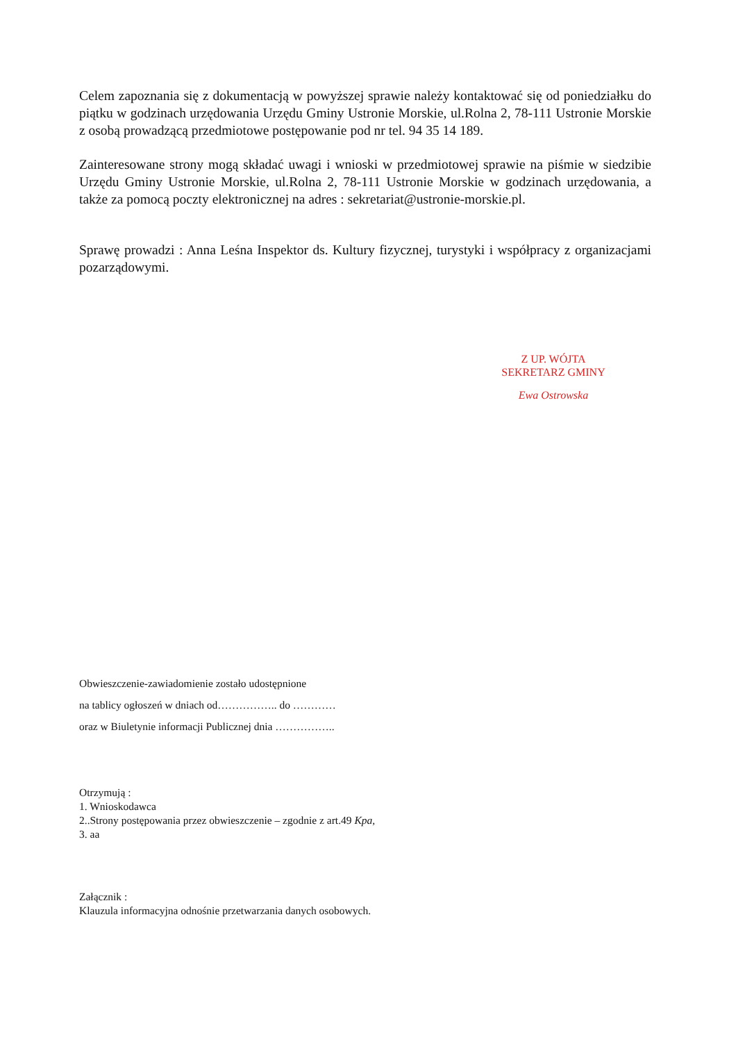Celem zapoznania się z dokumentacją w powyższej sprawie należy kontaktować się od poniedziałku do piątku w godzinach urzędowania Urzędu Gminy Ustronie Morskie, ul.Rolna 2, 78-111 Ustronie Morskie z osobą prowadzącą przedmiotowe postępowanie pod nr tel. 94 35 14 189.
Zainteresowane strony mogą składać uwagi i wnioski w przedmiotowej sprawie na piśmie w siedzibie Urzędu Gminy Ustronie Morskie, ul.Rolna 2, 78-111 Ustronie Morskie w godzinach urzędowania, a także za pomocą poczty elektronicznej na adres : sekretariat@ustronie-morskie.pl.
Sprawę prowadzi : Anna Leśna Inspektor ds. Kultury fizycznej, turystyki i współpracy z organizacjami pozarządowymi.
Z UP. WÓJTA
SEKRETARZ GMINY
Ewa Ostrowska
Obwieszczenie-zawiadomienie zostało udostępnione
na tablicy ogłoszeń w dniach od…………….. do …………
oraz w Biuletynie informacji Publicznej dnia ……………..
Otrzymują :
1. Wnioskodawca
2..Strony postępowania przez obwieszczenie – zgodnie z art.49 Kpa,
3. aa
Załącznik :
Klauzula informacyjna odnośnie przetwarzania danych osobowych.